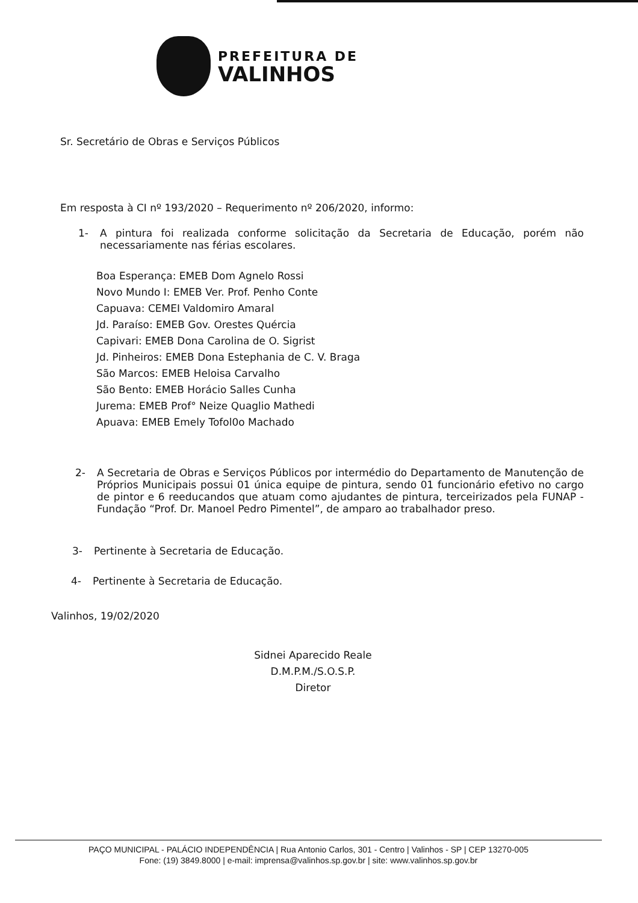PREFEITURA DE
VALINHOS
Sr. Secretário de Obras e Serviços Públicos
Em resposta à CI nº 193/2020 – Requerimento nº 206/2020, informo:
1- A pintura foi realizada conforme solicitação da Secretaria de Educação, porém não necessariamente nas férias escolares.
Boa Esperança: EMEB Dom Agnelo Rossi
Novo Mundo I: EMEB Ver. Prof. Penho Conte
Capuava: CEMEI Valdomiro Amaral
Jd. Paraíso: EMEB Gov. Orestes Quércia
Capivari: EMEB Dona Carolina de O. Sigrist
Jd. Pinheiros: EMEB Dona Estephania de C. V. Braga
São Marcos: EMEB Heloisa Carvalho
São Bento: EMEB Horácio Salles Cunha
Jurema: EMEB Prof° Neize Quaglio Mathedi
Apuava: EMEB Emely Tofol0o Machado
2- A Secretaria de Obras e Serviços Públicos por intermédio do Departamento de Manutenção de Próprios Municipais possui 01 única equipe de pintura, sendo 01 funcionário efetivo no cargo de pintor e 6 reeducandos que atuam como ajudantes de pintura, terceirizados pela FUNAP - Fundação “Prof. Dr. Manoel Pedro Pimentel”, de amparo ao trabalhador preso.
3- Pertinente à Secretaria de Educação.
4- Pertinente à Secretaria de Educação.
Valinhos, 19/02/2020
Sidnei Aparecido Reale
D.M.P.M./S.O.S.P.
Diretor
PAÇO MUNICIPAL - PALÁCIO INDEPENDÊNCIA | Rua Antonio Carlos, 301 - Centro | Valinhos - SP | CEP 13270-005
Fone: (19) 3849.8000 | e-mail: imprensa@valinhos.sp.gov.br | site: www.valinhos.sp.gov.br